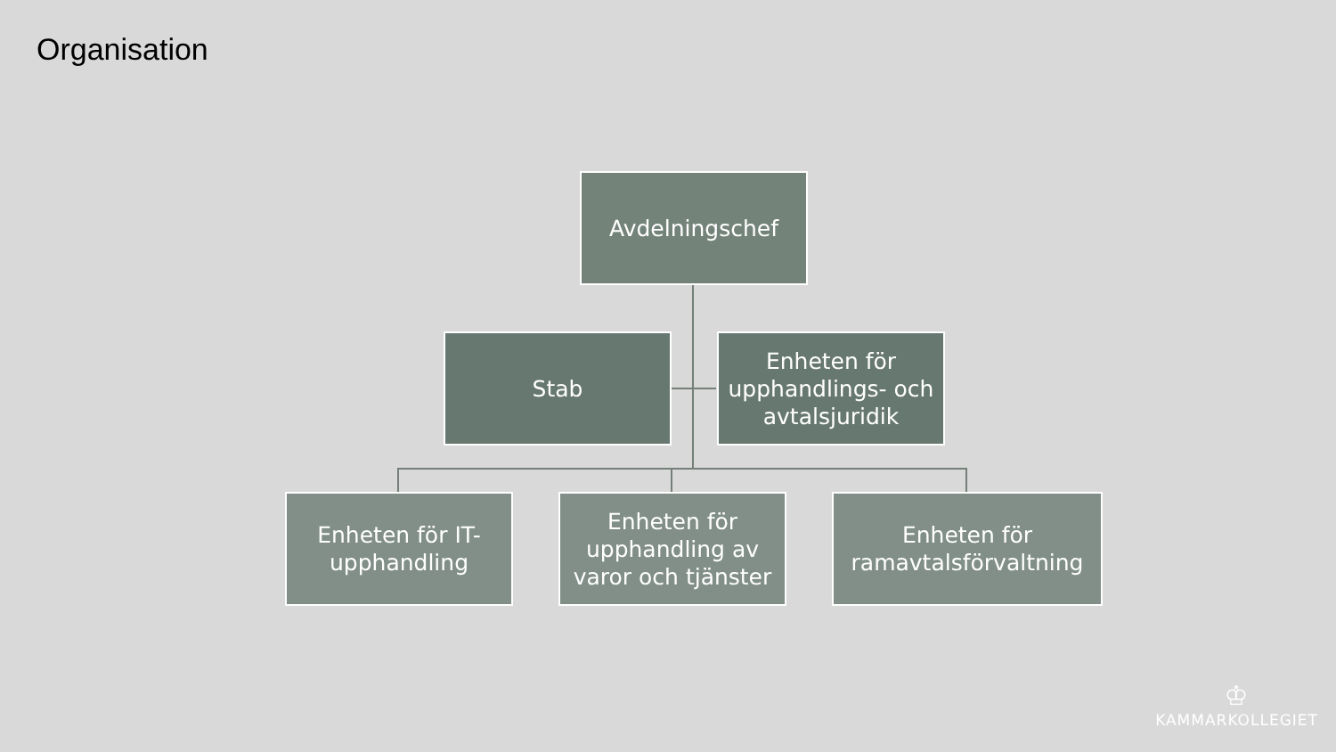Organisation
Avdelningschef
Stab
Enheten för upphandlings- och avtalsjuridik
Enheten för IT-upphandling
Enheten för upphandling av varor och tjänster
Enheten för ramavtalsförvaltning
♔
KAMMARKOLLEGIET